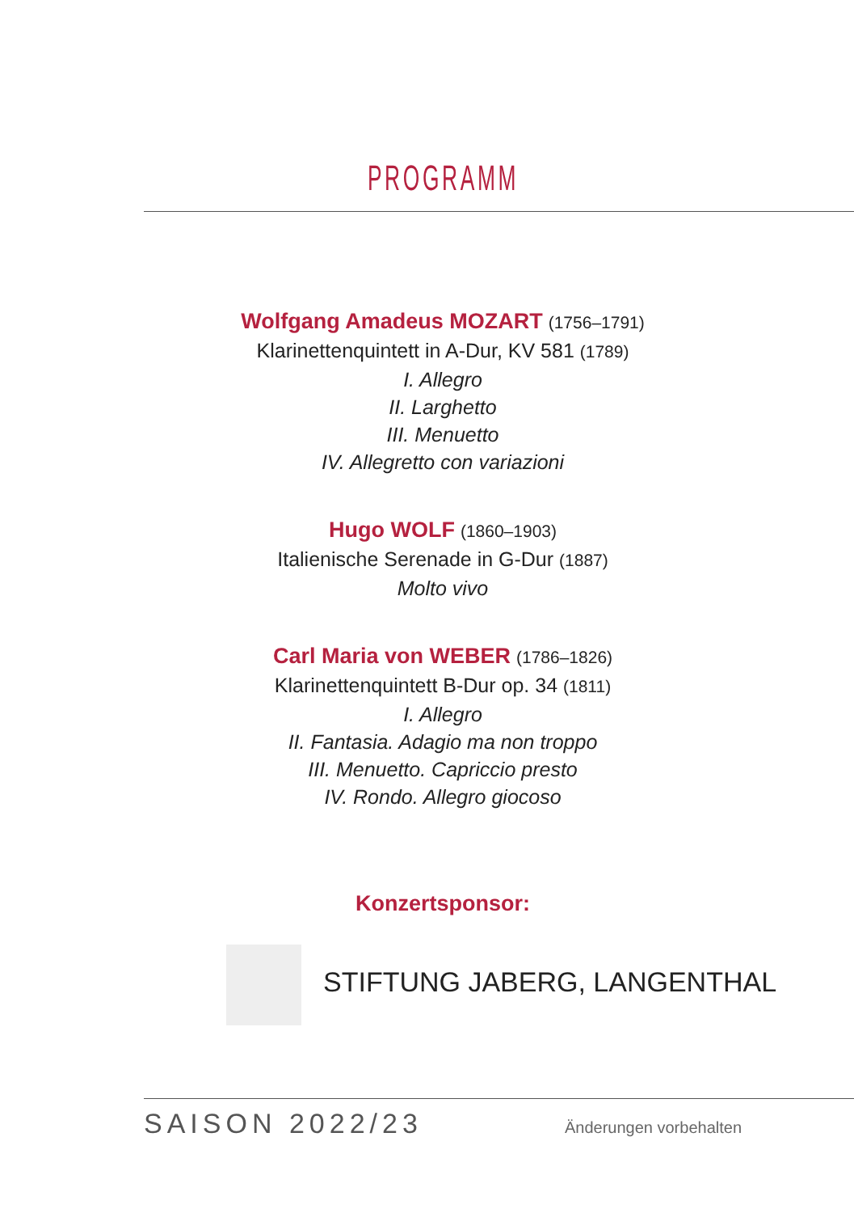PROGRAMM
Wolfgang Amadeus MOZART (1756–1791)
Klarinettenquintett in A-Dur, KV 581 (1789)
I. Allegro
II. Larghetto
III. Menuetto
IV. Allegretto con variazioni
Hugo WOLF (1860–1903)
Italienische Serenade in G-Dur (1887)
Molto vivo
Carl Maria von WEBER (1786–1826)
Klarinettenquintett B-Dur op. 34 (1811)
I. Allegro
II. Fantasia. Adagio ma non troppo
III. Menuetto. Capriccio presto
IV. Rondo. Allegro giocoso
Konzertsponsor:
STIFTUNG JABERG, LANGENTHAL
SAISON 2022/23 Änderungen vorbehalten